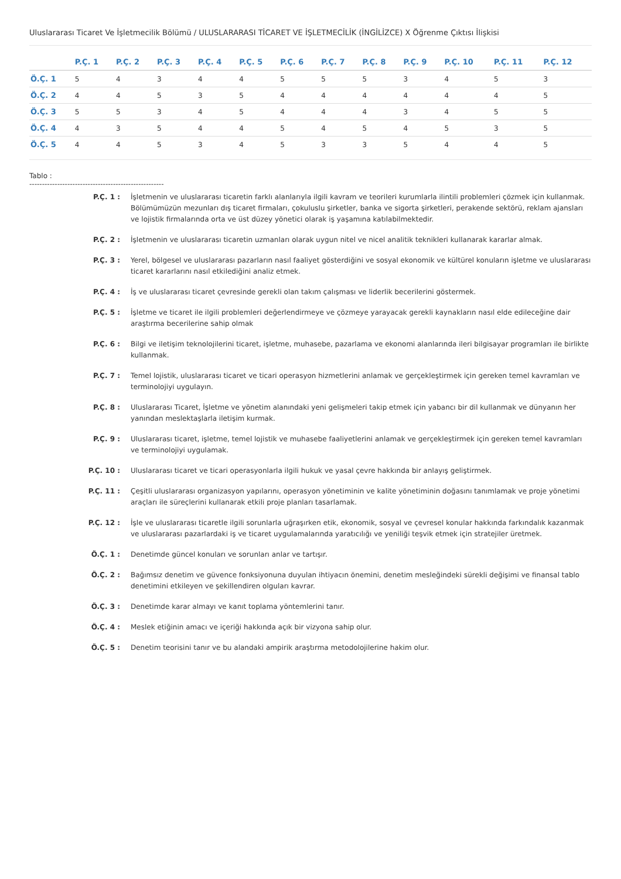Uluslararası Ticaret Ve İşletmecilik Bölümü / ULUSLARARASI TİCARET VE İŞLETMECİLİK (İNGİLİZCE) X Öğrenme Çıktısı İlişkisi
| | P.Ç. 1 | P.Ç. 2 | P.Ç. 3 | P.Ç. 4 | P.Ç. 5 | P.Ç. 6 | P.Ç. 7 | P.Ç. 8 | P.Ç. 9 | P.Ç. 10 | P.Ç. 11 | P.Ç. 12 |
| --- | --- | --- | --- | --- | --- | --- | --- | --- | --- | --- | --- | --- |
| Ö.Ç. 1 | 5 | 4 | 3 | 4 | 4 | 5 | 5 | 5 | 3 | 4 | 5 | 3 |
| Ö.Ç. 2 | 4 | 4 | 5 | 3 | 5 | 4 | 4 | 4 | 4 | 4 | 4 | 5 |
| Ö.Ç. 3 | 5 | 5 | 3 | 4 | 5 | 4 | 4 | 4 | 3 | 4 | 5 | 5 |
| Ö.Ç. 4 | 4 | 3 | 5 | 4 | 4 | 5 | 4 | 5 | 4 | 5 | 3 | 5 |
| Ö.Ç. 5 | 4 | 4 | 5 | 3 | 4 | 5 | 3 | 3 | 5 | 4 | 4 | 5 |
Tablo :
-----------------------------------------------------
| P.Ç. 1 : | İşletmenin ve uluslararası ticaretin farklı alanlarıyla ilgili kavram ve teorileri kurumlarla ilintili problemleri çözmek için kullanmak. Bölümümüzün mezunları dış ticaret firmaları, çokuluslu şirketler, banka ve sigorta şirketleri, perakende sektörü, reklam ajansları ve lojistik firmalarında orta ve üst düzey yönetici olarak iş yaşamına katılabilmektedir. |
| P.Ç. 2 : | İşletmenin ve uluslararası ticaretin uzmanları olarak uygun nitel ve nicel analitik teknikleri kullanarak kararlar almak. |
| P.Ç. 3 : | Yerel, bölgesel ve uluslararası pazarların nasıl faaliyet gösterdiğini ve sosyal ekonomik ve kültürel konuların işletme ve uluslararası ticaret kararlarını nasıl etkilediğini analiz etmek. |
| P.Ç. 4 : | İş ve uluslararası ticaret çevresinde gerekli olan takım çalışması ve liderlik becerilerini göstermek. |
| P.Ç. 5 : | İşletme ve ticaret ile ilgili problemleri değerlendirmeye ve çözmeye yarayacak gerekli kaynakların nasıl elde edileceğine dair araştırma becerilerine sahip olmak |
| P.Ç. 6 : | Bilgi ve iletişim teknolojilerini ticaret, işletme, muhasebe, pazarlama ve ekonomi alanlarında ileri bilgisayar programları ile birlikte kullanmak. |
| P.Ç. 7 : | Temel lojistik, uluslararası ticaret ve ticari operasyon hizmetlerini anlamak ve gerçekleştirmek için gereken temel kavramları ve terminolojiyi uygulayın. |
| P.Ç. 8 : | Uluslararası Ticaret, İşletme ve yönetim alanındaki yeni gelişmeleri takip etmek için yabancı bir dil kullanmak ve dünyanın her yanından meslektaşlarla iletişim kurmak. |
| P.Ç. 9 : | Uluslararası ticaret, işletme, temel lojistik ve muhasebe faaliyetlerini anlamak ve gerçekleştirmek için gereken temel kavramları ve terminolojiyi uygulamak. |
| P.Ç. 10 : | Uluslararası ticaret ve ticari operasyonlarla ilgili hukuk ve yasal çevre hakkında bir anlayış geliştirmek. |
| P.Ç. 11 : | Çeşitli uluslararası organizasyon yapılarını, operasyon yönetiminin ve kalite yönetiminin doğasını tanımlamak ve proje yönetimi araçları ile süreçlerini kullanarak etkili proje planları tasarlamak. |
| P.Ç. 12 : | İşle ve uluslararası ticaretle ilgili sorunlarla uğraşırken etik, ekonomik, sosyal ve çevresel konular hakkında farkındalık kazanmak ve uluslararası pazarlardaki iş ve ticaret uygulamalarında yaratıcılığı ve yeniliği teşvik etmek için stratejiler üretmek. |
| Ö.Ç. 1 : | Denetimde güncel konuları ve sorunları anlar ve tartışır. |
| Ö.Ç. 2 : | Bağımsız denetim ve güvence fonksiyonuna duyulan ihtiyacın önemini, denetim mesleğindeki sürekli değişimi ve finansal tablo denetimini etkileyen ve şekillendiren olguları kavrar. |
| Ö.Ç. 3 : | Denetimde karar almayı ve kanıt toplama yöntemlerini tanır. |
| Ö.Ç. 4 : | Meslek etiğinin amacı ve içeriği hakkında açık bir vizyona sahip olur. |
| Ö.Ç. 5 : | Denetim teorisini tanır ve bu alandaki ampirik araştırma metodolojilerine hakim olur. |